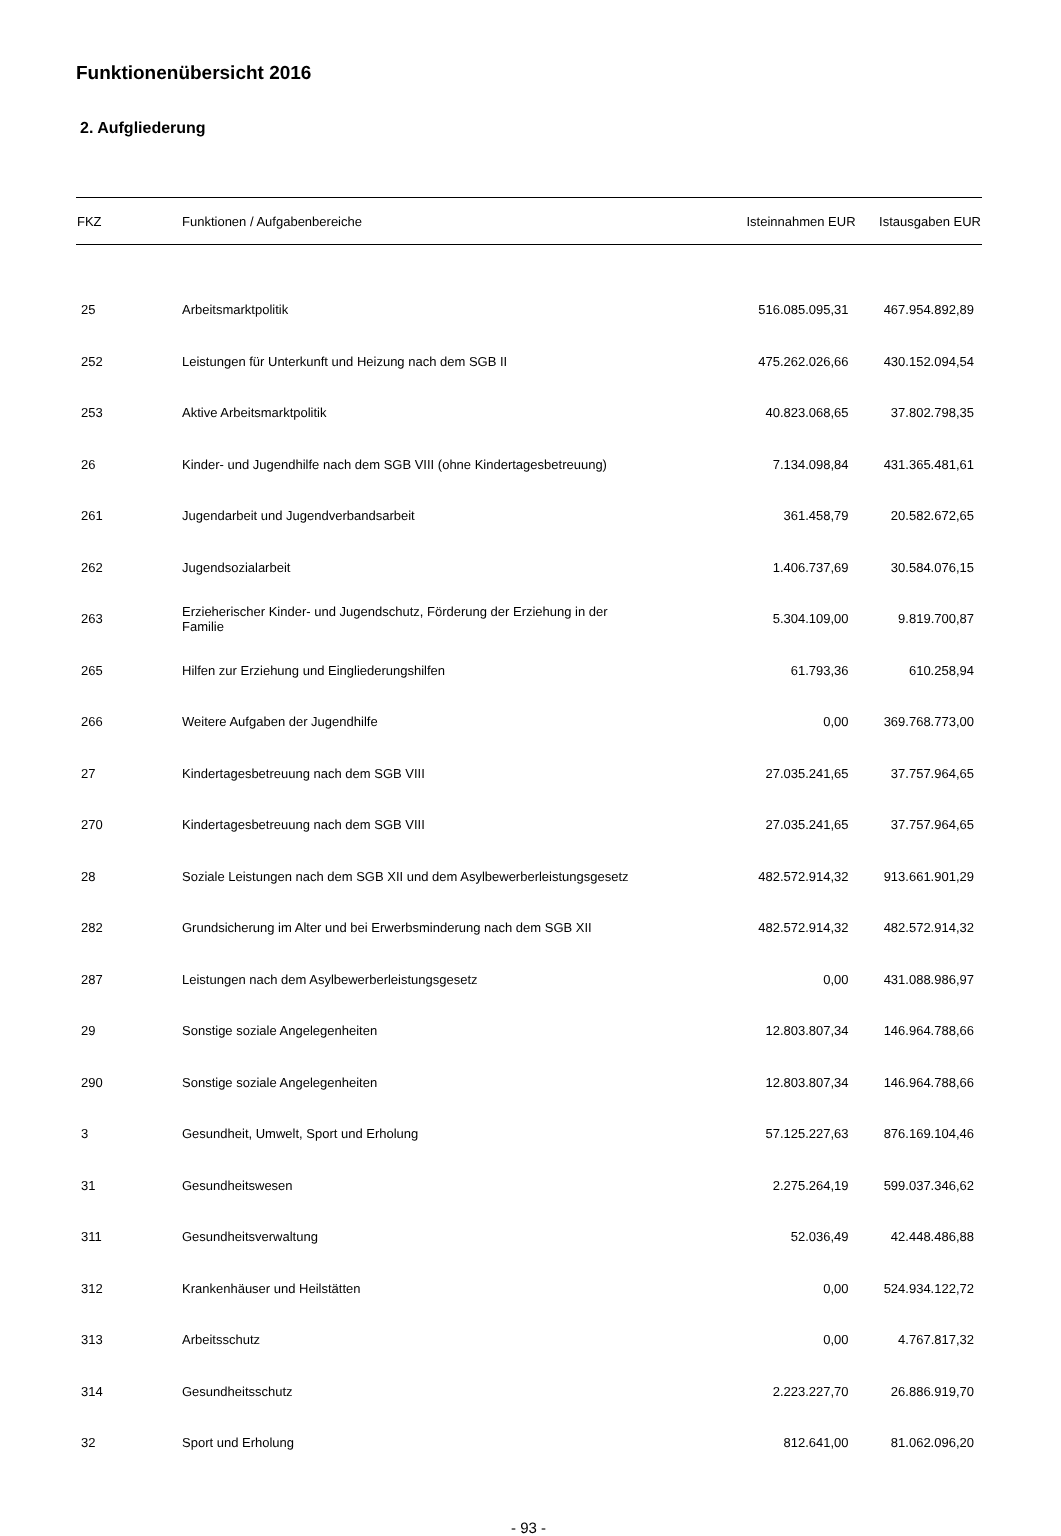Funktionenübersicht 2016
2. Aufgliederung
| FKZ | Funktionen / Aufgabenbereiche | Isteinnahmen EUR | Istausgaben EUR |
| --- | --- | --- | --- |
| 25 | Arbeitsmarktpolitik | 516.085.095,31 | 467.954.892,89 |
| 252 | Leistungen für Unterkunft und Heizung nach dem SGB II | 475.262.026,66 | 430.152.094,54 |
| 253 | Aktive Arbeitsmarktpolitik | 40.823.068,65 | 37.802.798,35 |
| 26 | Kinder- und Jugendhilfe nach dem SGB VIII (ohne Kindertagesbetreuung) | 7.134.098,84 | 431.365.481,61 |
| 261 | Jugendarbeit und Jugendverbandsarbeit | 361.458,79 | 20.582.672,65 |
| 262 | Jugendsozialarbeit | 1.406.737,69 | 30.584.076,15 |
| 263 | Erzieherischer Kinder- und Jugendschutz, Förderung der Erziehung in der Familie | 5.304.109,00 | 9.819.700,87 |
| 265 | Hilfen zur Erziehung und Eingliederungshilfen | 61.793,36 | 610.258,94 |
| 266 | Weitere Aufgaben der Jugendhilfe | 0,00 | 369.768.773,00 |
| 27 | Kindertagesbetreuung nach dem SGB VIII | 27.035.241,65 | 37.757.964,65 |
| 270 | Kindertagesbetreuung nach dem SGB VIII | 27.035.241,65 | 37.757.964,65 |
| 28 | Soziale Leistungen nach dem SGB XII und dem Asylbewerberleistungsgesetz | 482.572.914,32 | 913.661.901,29 |
| 282 | Grundsicherung im Alter und bei Erwerbsminderung nach dem SGB XII | 482.572.914,32 | 482.572.914,32 |
| 287 | Leistungen nach dem Asylbewerberleistungsgesetz | 0,00 | 431.088.986,97 |
| 29 | Sonstige soziale Angelegenheiten | 12.803.807,34 | 146.964.788,66 |
| 290 | Sonstige soziale Angelegenheiten | 12.803.807,34 | 146.964.788,66 |
| 3 | Gesundheit, Umwelt, Sport und Erholung | 57.125.227,63 | 876.169.104,46 |
| 31 | Gesundheitswesen | 2.275.264,19 | 599.037.346,62 |
| 311 | Gesundheitsverwaltung | 52.036,49 | 42.448.486,88 |
| 312 | Krankenhäuser und Heilstätten | 0,00 | 524.934.122,72 |
| 313 | Arbeitsschutz | 0,00 | 4.767.817,32 |
| 314 | Gesundheitsschutz | 2.223.227,70 | 26.886.919,70 |
| 32 | Sport und Erholung | 812.641,00 | 81.062.096,20 |
- 93 -